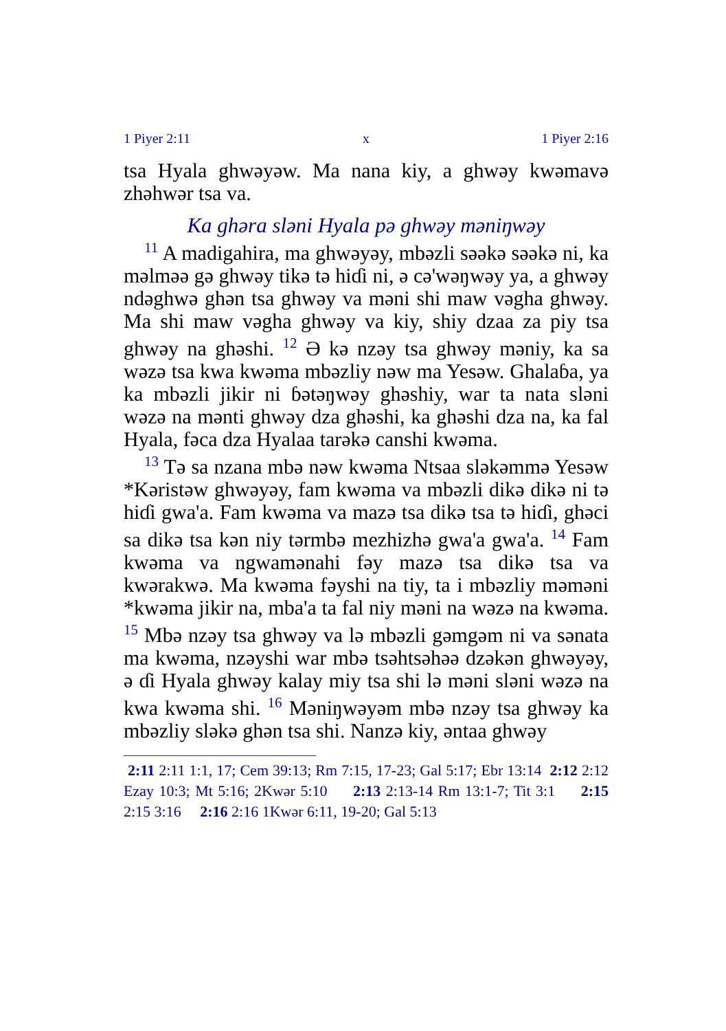1 Piyer 2:11 x 1 Piyer 2:16
tsa Hyala ghwəyəw. Ma nana kiy, a ghwəy kwəmavə zhəhwər tsa va.
Ka ghəra sləni Hyala pə ghwəy məniŋwəy
<sup>11</sup> A madigahira, ma ghwəyəy, mbəzli səəkə səəkə ni, ka məlməə gə ghwəy tikə tə hiɗi ni, ə cə'wəŋwəy ya, a ghwəy ndəghwə ghən tsa ghwəy va məni shi maw vəgha ghwəy. Ma shi maw vəgha ghwəy va kiy, shiy dzaa za piy tsa ghwəy na ghəshi. <sup>12</sup> Ə kə nzəy tsa ghwəy məniy, ka sa wəzə tsa kwa kwəma mbəzliy nəw ma Yesəw. Ghalaɓa, ya ka mbəzli jikir ni ɓətəŋwəy ghəshiy, war ta nata sləni wəzə na mənti ghwəy dza ghəshi, ka ghəshi dza na, ka fal Hyala, fəca dza Hyalaa tarəkə canshi kwəma.
<sup>13</sup> Tə sa nzana mbə nəw kwəma Ntsaa sləkəmmə Yesəw *Kəristəw ghwəyəy, fam kwəma va mbəzli dikə dikə ni tə hiɗi gwa'a. Fam kwəma va mazə tsa dikə tsa tə hiɗi, ghəci sa dikə tsa kən niy tərmbə mezhizhə gwa'a gwa'a. <sup>14</sup> Fam kwəma va ngwamənahi fəy mazə tsa dikə tsa va kwərakwə. Ma kwəma fəyshi na tiy, ta i mbəzliy məməni *kwəma jikir na, mba'a ta fal niy məni na wəzə na kwəma. <sup>15</sup> Mbə nzəy tsa ghwəy va lə mbəzli gəmgəm ni va sənata ma kwəma, nzəyshi war mbə tsəhtsəhəə dzəkən ghwəyəy, ə ɗi Hyala ghwəy kalay miy tsa shi lə məni sləni wəzə na kwa kwəma shi. <sup>16</sup> Məniŋwəyəm mbə nzəy tsa ghwəy ka mbəzliy sləkə ghən tsa shi. Nanzə kiy, əntaa ghwəy
2:11 2:11 1:1, 17; Cem 39:13; Rm 7:15, 17-23; Gal 5:17; Ebr 13:14 2:12 2:12 Ezay 10:3; Mt 5:16; 2Kwər 5:10 2:13 2:13-14 Rm 13:1-7; Tit 3:1 2:15 2:15 3:16 2:16 2:16 1Kwər 6:11, 19-20; Gal 5:13